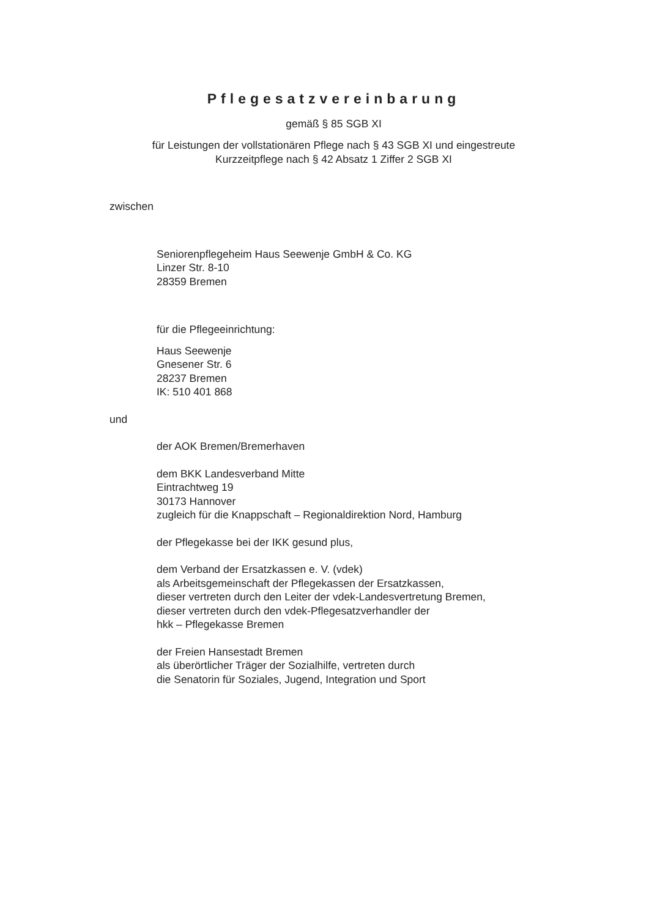Pflegesatzvereinbarung
gemäß § 85 SGB XI
für Leistungen der vollstationären Pflege nach § 43 SGB XI und eingestreute
Kurzzeitpflege nach § 42 Absatz 1 Ziffer 2 SGB XI
zwischen
Seniorenpflegeheim Haus Seewenje GmbH & Co. KG
Linzer Str. 8-10
28359 Bremen
für die Pflegeeinrichtung:
Haus Seewenje
Gnesener Str. 6
28237 Bremen
IK: 510 401 868
und
der AOK Bremen/Bremerhaven
dem BKK Landesverband Mitte
Eintrachtweg 19
30173 Hannover
zugleich für die Knappschaft – Regionaldirektion Nord, Hamburg
der Pflegekasse bei der IKK gesund plus,
dem Verband der Ersatzkassen e. V. (vdek)
als Arbeitsgemeinschaft der Pflegekassen der Ersatzkassen,
dieser vertreten durch den Leiter der vdek-Landesvertretung Bremen,
dieser vertreten durch den vdek-Pflegesatzverhandler der
hkk – Pflegekasse Bremen
der Freien Hansestadt Bremen
als überörtlicher Träger der Sozialhilfe, vertreten durch
die Senatorin für Soziales, Jugend, Integration und Sport